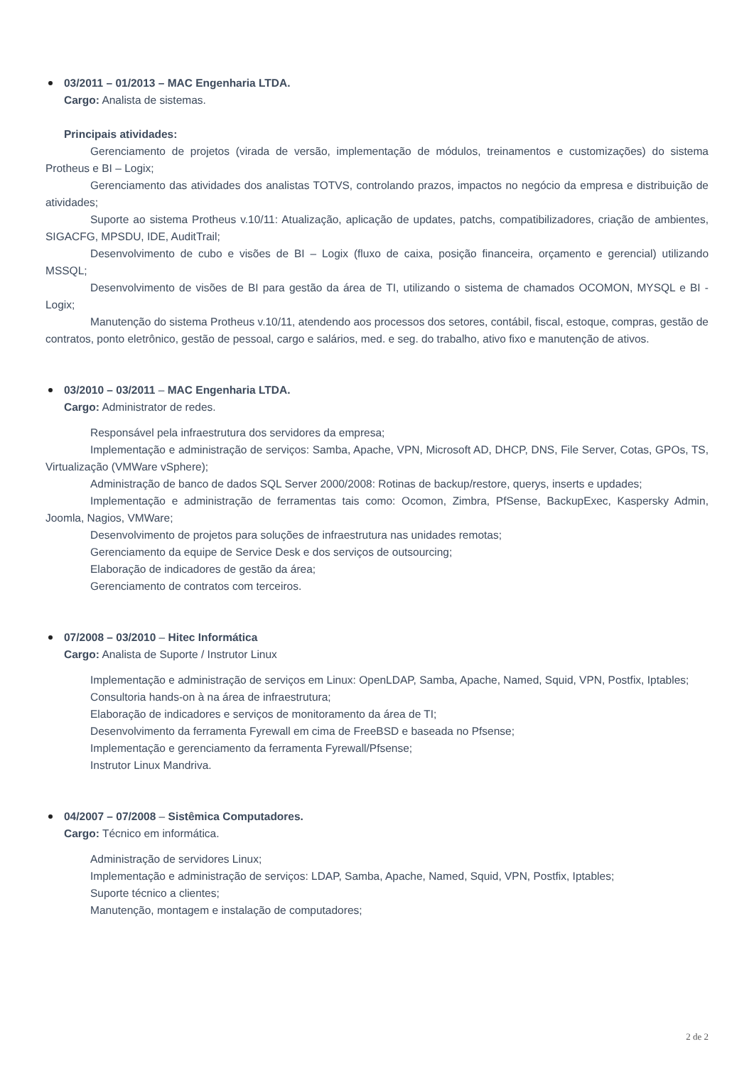03/2011 – 01/2013 – MAC Engenharia LTDA.
Cargo: Analista de sistemas.
Principais atividades:
Gerenciamento de projetos (virada de versão, implementação de módulos, treinamentos e customizações) do sistema Protheus e BI – Logix;
Gerenciamento das atividades dos analistas TOTVS, controlando prazos, impactos no negócio da empresa e distribuição de atividades;
Suporte ao sistema Protheus v.10/11: Atualização, aplicação de updates, patchs, compatibilizadores, criação de ambientes, SIGACFG, MPSDU, IDE, AuditTrail;
Desenvolvimento de cubo e visões de BI – Logix (fluxo de caixa, posição financeira, orçamento e gerencial) utilizando MSSQL;
Desenvolvimento de visões de BI para gestão da área de TI, utilizando o sistema de chamados OCOMON, MYSQL e BI - Logix;
Manutenção do sistema Protheus v.10/11, atendendo aos processos dos setores, contábil, fiscal, estoque, compras, gestão de contratos, ponto eletrônico, gestão de pessoal, cargo e salários, med. e seg. do trabalho, ativo fixo e manutenção de ativos.
03/2010 – 03/2011 – MAC Engenharia LTDA.
Cargo: Administrator de redes.
Responsável pela infraestrutura dos servidores da empresa;
Implementação e administração de serviços: Samba, Apache, VPN, Microsoft AD, DHCP, DNS, File Server, Cotas, GPOs, TS, Virtualização (VMWare vSphere);
Administração de banco de dados SQL Server 2000/2008: Rotinas de backup/restore, querys, inserts e updades;
Implementação e administração de ferramentas tais como: Ocomon, Zimbra, PfSense, BackupExec, Kaspersky Admin, Joomla, Nagios, VMWare;
Desenvolvimento de projetos para soluções de infraestrutura nas unidades remotas;
Gerenciamento da equipe de Service Desk e dos serviços de outsourcing;
Elaboração de indicadores de gestão da área;
Gerenciamento de contratos com terceiros.
07/2008 – 03/2010 – Hitec Informática
Cargo: Analista de Suporte / Instrutor Linux
Implementação e administração de serviços em Linux: OpenLDAP, Samba, Apache, Named, Squid, VPN, Postfix, Iptables;
Consultoria hands-on à na área de infraestrutura;
Elaboração de indicadores e serviços de monitoramento da área de TI;
Desenvolvimento da ferramenta Fyrewall em cima de FreeBSD e baseada no Pfsense;
Implementação e gerenciamento da ferramenta Fyrewall/Pfsense;
Instrutor Linux Mandriva.
04/2007 – 07/2008 – Sistêmica Computadores.
Cargo: Técnico em informática.
Administração de servidores Linux;
Implementação e administração de serviços: LDAP, Samba, Apache, Named, Squid, VPN, Postfix, Iptables;
Suporte técnico a clientes;
Manutenção, montagem e instalação de computadores;
2 de 2